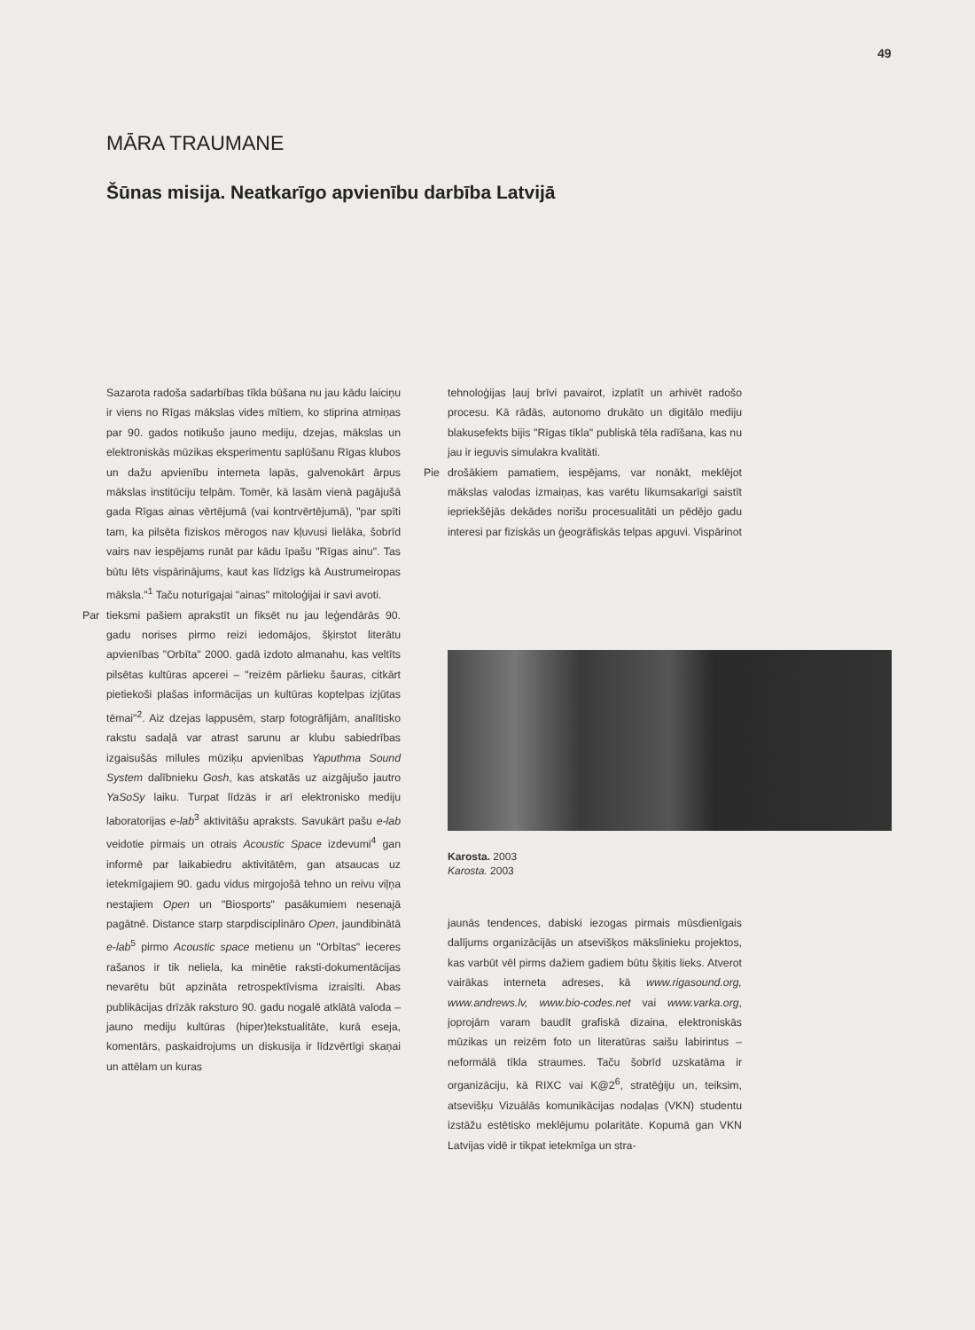49
MĀRA TRAUMANE
Šūnas misija. Neatkarīgo apvienību darbība Latvijā
Sazarota radoša sadarbības tīkla būšana nu jau kādu laiciņu ir viens no Rīgas mākslas vides mītiem, ko stiprina atmiņas par 90. gados notikušo jauno mediju, dzejas, mākslas un elektroniskās mūzikas eksperimentu saplūšanu Rīgas klubos un dažu apvienību interneta lapās, galvenokārt ārpus mākslas institūciju telpām. Tomēr, kā lasām vienā pagājušā gada Rīgas ainas vērtējumā (vai kontrvērtējumā), "par spīti tam, ka pilsēta fiziskos mērogos nav kļuvusi lielāka, šobrīd vairs nav iespējams runāt par kādu īpašu "Rīgas ainu". Tas būtu lēts vispārinājums, kaut kas līdzīgs kā Austrumeiropas māksla."<sup>1</sup> Taču noturīgajai "ainas" mitoloģijai ir savi avoti.
Partieksmi pašiem aprakstīt un fiksēt nu jau leģendārās 90. gadu norises pirmo reizi iedomājos, šķirstot literātu apvienības "Orbīta" 2000. gadā izdoto almanahu, kas veltīts pilsētas kultūras apcerei – "reizēm pārlieku šauras, citkārt pietiekoši plašas informācijas un kultūras koptelpas izjūtas tēmai"<sup>2</sup>. Aiz dzejas lappusēm, starp fotogrāfijām, analītisko rakstu sadaļā var atrast sarunu ar klubu sabiedrības izgaisušās mīlules mūziķu apvienības Yaputhma Sound System dalībnieku Gosh, kas atskatās uz aizgājušo jautro YaSoSy laiku. Turpat līdzās ir arī elektronisko mediju laboratorijas e-lab<sup>3</sup> aktivitāšu apraksts. Savukārt pašu e-lab veidotie pirmais un otrais Acoustic Space izdevumi<sup>4</sup> gan informē par laikabiedru aktivitātēm, gan atsaucas uz ietekmīgajiem 90. gadu vidus mirgojošā tehno un reivu viļņa nestajiem Open un "Biosports" pasākumiem nesenajā pagātnē. Distance starp starpdisciplināro Open, jaundibinātā e-lab<sup>5</sup> pirmo Acoustic space metienu un "Orbītas" ieceres rašanos ir tik neliela, ka minētie raksti-dokumentācijas nevarētu būt apzināta retrospektīvisma izraisīti. Abas publikācijas drīzāk raksturo 90. gadu nogalē atklātā valoda – jauno mediju kultūras (hiper)tekstualitāte, kurā eseja, komentārs, paskaidrojums un diskusija ir līdzvērtīgi skaņai un attēlam un kuras
tehnoloģijas ļauj brīvi pavairot, izplatīt un arhivēt radošo procesu. Kā rādās, autonomo drukāto un digitālo mediju blakusefekts bijis "Rīgas tīkla" publiskā tēla radīšana, kas nu jau ir ieguvis simulakra kvalitāti.
Piedrošākiem pamatiem, iespējams, var nonākt, meklējot mākslas valodas izmaiņas, kas varētu likumsakarīgi saistīt iepriekšējās dekādes norišu procesualitāti un pēdējo gadu interesi par fiziskās un ģeogrāfiskās telpas apguvi. Vispārinot
Karosta. 2003
Karosta. 2003
jaunās tendences, dabiski iezogas pirmais mūsdienīgais dalījums organizācijās un atsevišķos mākslinieku projektos, kas varbūt vēl pirms dažiem gadiem būtu šķitis lieks. Atverot vairākas interneta adreses, kā www.rigasound.org, www.andrews.lv, www.bio-codes.net vai www.varka.org, joprojām varam baudīt grafiskā dizaina, elektroniskās mūzikas un reizēm foto un literatūras saišu labirintus – neformālā tīkla straumes. Taču šobrīd uzskatāma ir organizāciju, kā RIXC vai K@2<sup>6</sup>, stratēģiju un, teiksim, atsevišķu Vizuālās komunikācijas nodaļas (VKN) studentu izstāžu estētisko meklējumu polaritāte. Kopumā gan VKN Latvijas vidē ir tikpat ietekmīga un stra-